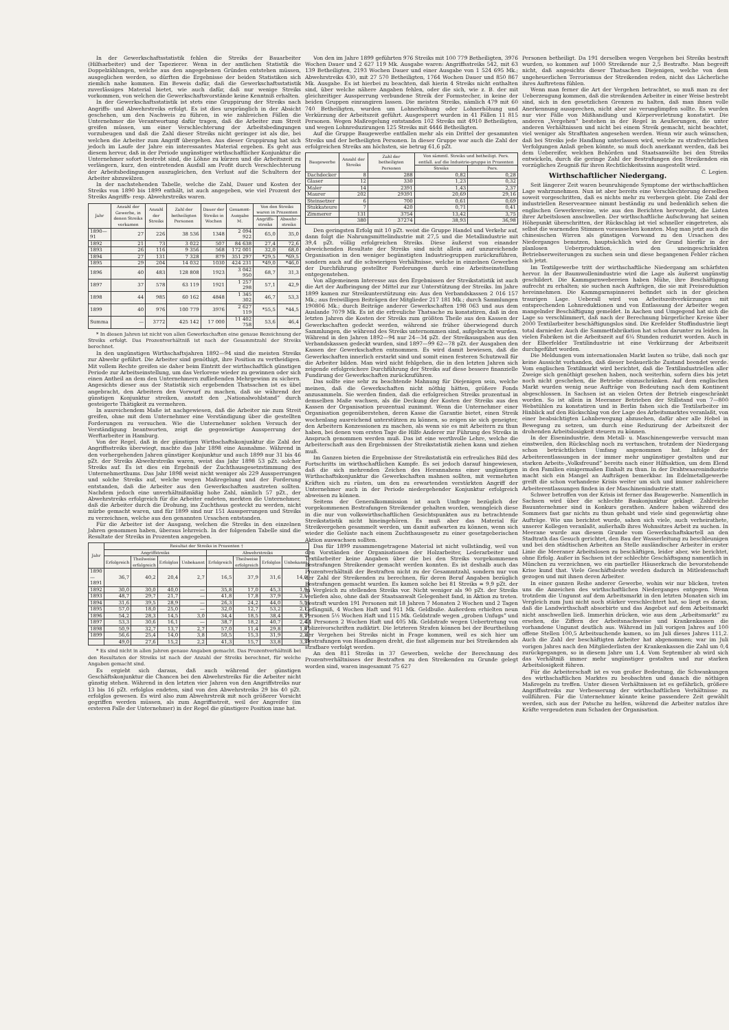In der Gewerkschaftsstatistik fehlen die Streiks der Bauarbeiter (Hilfsarbeiter) und der Tapezierer. Wenn in der amtlichen Statistik die Doppelzählungen, welche aus den angegebenen Gründen entstehen müssen, ausgeglichen werden, so dürften die Ergebnisse der beiden Statistiken sich ziemlich nahe kommen. Ein Beweis dafür, daß die Gewerkschaftsstatistik zuverlässiges Material bietet, wie auch dafür, daß nur wenige Streiks vorkommen, von welchen die Gewerkschaftsvorstände keine Kenntniß erhalten.
In der Gewerkschaftsstatistik ist stets eine Gruppirung der Streiks nach Angriffs- und Abwehrstreiks erfolgt. Es ist dies ursprünglich in der Absicht geschehen, um den Nachweis zu führen, in wie zahlreichen Fällen die Unternehmer die Verantwortung dafür tragen, daß die Arbeiter zum Streit greifen müssen, um einer Verschlechterung der Arbeitsbedingungen vorzubeugen und daß die Zahl dieser Streiks nicht geringer ist als die, bei welchen die Arbeiter zum Angriff übergehen. Aus dieser Gruppirung hat sich jedoch im Laufe der Jahre ein interessantes Material ergeben. Es geht aus diesem hervor, daß in der Periode ungünstiger wirthschaftlicher Konjunktur die Unternehmer sofort bestrebt sind, die Löhne zu kürzen und die Arbeitszeit zu verlängern, kurz, den eintretenden Ausfall am Profit durch Verschlechterung der Arbeitsbedingungen auszugleichen, den Verlust auf die Schultern der Arbeiter abzuwälzen.
In der nachstehenden Tabelle, welche die Zahl, Dauer und Kosten der Streiks von 1890 bis 1899 enthält, ist auch angegeben, wie viel Prozent der Streiks Angriffs- resp. Abwehrstreiks waren.
| Jahr | Anzahl der Gewerbe, in denen Streiks vorkamen | Anzahl der Streiks | Zahl der betheiligten Personen | Dauer der Streiks in Wochen | Gesammt-Ausgabe M. | Von den Streiks waren in Prozenten | |
| --- | --- | --- | --- | --- | --- | --- | --- |
| | | | | | | Angriffs-streiks | Abwehr-streiks |
| 1890—91 | 27 | 226 | 38 536 | 1348 | 2 094 922 | 65,0 | 35,0 |
| 1892 | 21 | 73 | 3 022 | 507 | 84 638 | 27,4 | 72,6 |
| 1893 | 26 | 116 | 9 356 | 568 | 172 001 | 32,0 | 68,0 |
| 1894 | 27 | 131 | 7 328 | 879 | 351 297 | *29,5 | *69,5 |
| 1895 | 29 | 204 | 14 032 | 1030 | 424 231 | *49,0 | *46,0 |
| 1896 | 40 | 483 | 128 808 | 1923 | 3 042 950 | 68,7 | 31,3 |
| 1897 | 37 | 578 | 63 119 | 1921 | 1 257 298 | 57,1 | 42,9 |
| 1898 | 44 | 985 | 60 162 | 4848 | 1 345 302 | 46,7 | 53,3 |
| 1899 | 40 | 976 | 100 779 | 3976 | 2 627 119 | *55,5 | *44,5 |
| Summa | — | 3772 | 425 142 | 17 000 | 11 402 758 | 53,6 | 46,4 |
* In diesen Jahren ist nicht von allen Gewerkschaften eine genaue Bezeichnung der Streiks erfolgt. Das Prozentverhältniß ist nach der Gesammtzahl der Streiks berechnet.
In den ungünstigen Wirthschaftsjahren 1892—94 sind die meisten Streiks zur Abwehr geführt. Die Arbeiter sind genöthigt, ihre Position zu vertheidigen. Mit vollem Rechte greifen sie daher beim Eintritt der wirthschaftlich günstigen Periode zur Arbeitseinstellung, um das Verlorene wieder zu gewinnen oder sich einen Antheil an dem den Unternehmern zufließenden Mehrgewinn zu sichern. Angesichts dieser aus der Statistik sich ergebenden Thatsachen ist es übel angebracht, den Arbeitern den Vorwurf zu machen, daß sie während der günstigen Konjunktur streiken, anstatt den „Nationalwohlstand“ durch gesteigerte Thätigkeit zu vermehren.
In ausreichendem Maße ist nachgewiesen, daß die Arbeiter nie zum Streit greifen, ohne mit dem Unternehmer eine Verständigung über die gestellten Forderungen zu versuchen. Wie die Unternehmer solchen Versuch der Verständigung beantworten, zeigt die gegenwärtige Aussperrung der Werftarbeiter in Hamburg.
Von der Regel, daß in der günstigen Wirthschaftskonjunktur die Zahl der Angriffsstreiks überwiegt, machte das Jahr 1898 eine Ausnahme. Während in den vorhergehenden Jahren günstiger Konjunktur und auch 1899 nur 31 bis 46 pZt. der Streiks Abwehrstreiks waren, weist das Jahr 1898 53 pZt. solcher Streiks auf. Es ist dies ein Ergebniß der Zuchthausgesetzstimmung des Unternehmerthums. Das Jahr 1898 weist nicht weniger als 229 Aussperrungen und solche Streiks auf, welche wegen Maßregelung und der Forderung entstanden, daß die Arbeiter aus den Gewerkschaften austreten sollten. Nachdem jedoch eine unverhältnißmäßig hohe Zahl, nämlich 57 pZt., der Abwehrstreiks erfolgreich für die Arbeiter endeten, merkten die Unternehmer, daß die Arbeiter durch die Drohung, ins Zuchthaus gesteckt zu werden, nicht mürbe gemacht waren, und für 1899 sind nur 151 Aussperrungen und Streiks zu verzeichnen, welche aus den genannten Ursachen entstanden.
Für die Arbeiter ist der Ausgang, welchen die Streiks in den einzelnen Jahren genommen haben, überaus lehrreich. In der folgenden Tabelle sind die Resultate der Streiks in Prozenten angegeben.
| Jahr | Resultat der Streiks in Prozenten † | | | | | | | |
| --- | --- | --- | --- | --- | --- | --- | --- | --- |
| | Angriffstreiks | | | | Abwehrstreiks | | | |
| | Erfolgreich | Theilweise erfolgreich | Erfolglos | Unbekannt | Erfolgreich | Theilweise erfolgreich | Erfolglos | Unbekannt |
| 1890—1891 | 36,7 | 40,2 | 20,4 | 2,7 | 16,5 | 37,9 | 31,6 | 14,0 |
| 1892 | 30,0 | 30,0 | 40,0 | — | 35,8 | 17,0 | 45,3 | 1,9 |
| 1893 | 48,7 | 29,7 | 21,7 | — | 41,8 | 17,8 | 37,9 | 2,5 |
| 1894 | 31,6 | 39,5 | 28,9 | — | 26,3 | 24,2 | 44,0 | 5,5 |
| 1895 | 57,0 | 18,0 | 25,0 | — | 32,0 | 12,7 | 53,2 | 2,1 |
| 1896 | 54,2 | 28,3 | 14,5 | 3,0 | 34,4 | 18,5 | 38,4 | 8,7 |
| 1897 | 53,3 | 30,6 | 16,1 | — | 38,7 | 18,2 | 40,7 | 2,4 |
| 1898 | 50,9 | 32,7 | 13,7 | 2,7 | 57,0 | 11,4 | 29,8 | 1,8 |
| 1899 | 56,6 | 25,4 | 14,0 | 3,8 | 50,5 | 15,3 | 31,9 | 2,3 |
| | 49,0 | 27,6 | 15,2 | 2,2 | 41,3 | 15,7 | 33,8 | 3,3 |
* Es sind nicht in allen Jahren genaue Angaben gemacht. Das Prozentverhältniß bei den Resultaten der Streiks ist nach der Anzahl der Streiks berechnet, für welche Angaben gemacht sind.
Es ergiebt sich daraus, daß auch während der günstigen Geschäftskonjunktur die Chancen bei den Abwehrstreiks für die Arbeiter nicht günstig stehen. Während in den letzten vier Jahren von den Angriffstreiks nur 13 bis 16 pZt. erfolglos endeten, sind von den Abwehrstreiks 29 bis 40 pZt. erfolglos gewesen. Es wird also zum Abwehrstreik mit noch größerer Vorsicht gegriffen werden müssen, als zum Angriffsstreit, weil der Angreifer (im ersteren Falle der Unternehmer) in der Regel die günstigere Position inne hat.
Von den im Jahre 1899 geführten 976 Streiks mit 100 779 Betheiligten, 3976 Wochen Dauer und 2 627 119 Mk. Ausgabe waren: Angriffsstreiks 542, mit 63 139 Betheiligten, 2193 Wochen Dauer und einer Ausgabe von 1 524 695 Mk.; Abwehrstreiks 430, mit 27 570 Betheiligten, 1764 Wochen Dauer und 850 867 Mk. Ausgabe. Es ist hierbei zu beachten, daß hierin 4 Streiks nicht enthalten sind, über welche nähere Angaben fehlen, oder die sich, wie z. B. der mit gleichzeitiger Aussperrung verbundene Streik der Formstecher, in keine der beiden Gruppen einrangiren lassen. Die meisten Streiks, nämlich 479 mit 60 740 Betheiligten, wurden um Lohnerhöhung oder Lohnerhöhung und Verkürzung der Arbeitszeit geführt. Ausgesperrt wurden in 41 Fällen 11 815 Personen. Wegen Maßregelung entstanden 102 Streiks mit 4910 Betheiligten, und wegen Lohnreduzirungen 125 Streiks mit 4446 Betheiligten.
Auf die Gruppe Baugewerbe entfallen mehr als ein Drittel der gesammten Streiks und der betheiligten Personen. In dieser Gruppe war auch die Zahl der erfolgreichen Streiks am höchsten, sie betrug 61,6 pZt.
| Baugewerbe | Anzahl der Streiks | Zahl der betheiligten Personen | Von sämmtl. Streiks und betheiligt. Pers. entfall. auf die Industrie-gruppe in Prozenten | |
| --- | --- | --- | --- | --- |
| | | | Streiks | Pers. |
| Dachdecker | 8 | 288 | 0,82 | 0,28 |
| Glaser | 12 | 330 | 1,23 | 0,32 |
| Maler | 14 | 2391 | 1,43 | 2,37 |
| Maurer | 202 | 29391 | 20,69 | 29,16 |
| Steinsetzer | 6 | 700 | 0,61 | 0,69 |
| Stukkateure | 7 | 420 | 0,71 | 0,41 |
| Zimmerer | 131 | 3754 | 13,42 | 3,75 |
| | 380 | 37274 | 38,93 | 36,98 |
Den geringsten Erfolg mit 10 pZt. weist die Gruppe Handel und Verkehr auf, dann folgt die Nahrungsmittelindustrie mit 27,5 und die Metallindustrie mit 39,4 pZt. völlig erfolgreichen Streiks. Diese äußerst von einander abweichenden Resultate der Streiks sind nicht allein auf unzureichende Organisation in den weniger begünstigten Industriegruppen zurückzuführen, sondern auch auf die schwierigen Verhältnisse, welche in einzelnen Gewerben der Durchführung gestellter Forderungen durch eine Arbeitseinstellung entgegenstehen.
Von allgemeinem Interesse aus den Ergebnissen der Streikstatistik ist auch die Art der Aufbringung der Mittel zur zur Unterstützung der Streiks. Im Jahre 1899 kamen zur Streikunterstützung ein: Aus den Verbandskassen 2 016 157 Mk.; aus freiwilligen Beiträgen der Mitglieder 217 181 Mk.; durch Sammlungen 190806 Mk.; durch Beiträge anderer Gewerkschaften 198 063 und aus dem Auslande 7079 Mk. Es ist die erfreuliche Thatsache zu konstatiren, daß in den letzten Jahren die Kosten der Streiks zum größten Theile aus den Kassen der Gewerkschaften gedeckt werden, während sie früher überwiegend durch Sammlungen, die während des Streiks unternommen sind, aufgebracht wurden. Während in den Jahren 1892—94 nur 24—34 pZt. der Streikausgaben aus den Verbandskassen gedeckt wurden, sind 1897—99 62—78 pZt. der Ausgaben den Kassen der Gewerkschaften entnommen. Es wird damit bewiesen, daß die Gewerkschaften innerlich erstarkt sind und somit einen festeren Schutzwall für die Arbeiter bilden. Man wird nicht fehlgehen, die in den letzten Jahren sich zeigende erfolgreichere Durchführung der Streiks auf diese bessere finanzielle Fundirung der Gewerkschaften zurückzuführen.
Das sollte eine sehr zu beachtende Mahnung für Diejenigen sein, welche meinen, daß die Gewerkschaften nicht nöthig hätten, größere Fonds anzusammeln. Sie werden finden, daß die erfolgreichen Streiks prozentual in demselben Maße wachsen, als die Deckung der Kosten der Streiks aus den Kassen der Organisation prozentual zunimmt. Wenn die Unternehmer einer Organisation gegenüberstehen, deren Kasse die Garantie bietet, einen Streik wochenlang ausreichend unterstützen zu können, so zeigen sie sich geneigter, den Arbeitern Konzessionen zu machen, als wenn sie es mit Arbeitern zu thun haben, bei denen vom ersten Tage die Hilfe Anderer zur Führung des Streiks in Anspruch genommen werden muß. Das ist eine werthvolle Lehre, welche die Arbeiterschaft aus den Ergebnissen der Streikstatistik ziehen kann und ziehen muß.
Im Ganzen bieten die Ergebnisse der Streikstatistik ein erfreuliches Bild des Fortschritts im wirthschaftlichen Kampfe. Es sei jedoch darauf hingewiesen, daß die sich mehrenden Zeichen des Herannahens einer ungünstigen Wirthschaftskonjunktur die Gewerkschaften mahnen sollten, mit vermehrten Kräften sich zu rüsten, um den zu erwartenden verstärkten Angriff der Unternehmer auch in der Periode niedergehender Konjunktur erfolgreich abweisen zu können.
Seitens der Generalkommission ist auch Umfrage bezüglich der vorgekommenen Bestrafungen Streikender gehalten worden, wenngleich diese in die nur von volkswirthschaftlichen Gesichtspunkten aus zu betrachtende Streikstatistik nicht hineingehören. Es muß aber das Material für Streikvergehen gesammelt werden, um damit aufwarten zu können, wenn sich wieder die Gelüste nach einem Zuchthausgesetz zu einer gesetzgeberischen Aktion auswachsen sollten.
Das für 1899 zusammengetragene Material ist nicht vollständig, weil von den Vorständen der Organisationen der Holzarbeiter, Lederarbeiter und Textilarbeiter keine Angaben über die bei den Streiks vorgekommenen Bestrafungen Streikender gemacht werden konnten. Es ist deshalb auch das Prozentverhältniß der Bestraften nicht zu der Gesammtzahl, sondern nur von der Zahl der Streikenden zu berechnen, für deren Beruf Angaben bezüglich Bestrafungen gemacht wurden. Es kamen solche bei 81 Streiks = 9,9 pZt. der in Vergleich zu stellenden Streiks vor. Nicht weniger als 90 pZt. der Streiks verliefen also, ohne daß der Staatsanwalt Gelegenheit fand, in Aktion zu treten. Bestraft wurden 191 Personen mit 18 Jahren 7 Monaten 2 Wochen und 2 Tagen Gefängniß, 4 Wochen Haft und 911 Mk. Geldbuße. Außerdem erhielten neun Personen 5½ Wochen Haft und 115 Mk. Geldstrafe wegen „groben Unfugs“ und 44 Personen 2 Wochen Haft und 405 Mk. Geldstrafe wegen Uebertretung von Polizeivorschriften zudiktirt. Die letzteren Strafen können bei der Beurtheilung der Vergehen bei Streiks nicht in Frage kommen, weil es sich hier um Bestrafungen von Handlungen dreht, die fast allgemein nur bei Streikenden als strafbare verfolgt werden.
An den 811 Streiks in 37 Gewerben, welche der Berechnung des Prozentverhältnisses der Bestraften zu den Streikenden zu Grunde gelegt worden sind, waren insgesammt 75 627
Personen betheiligt. Da 191 derselben wegen Vergehen bei Streiks bestraft wurden, so kommen auf 1000 Streikende nur 2,5 Bestrafte. Man begreift nicht, daß angesichts dieser Thatsachen Diejenigen, welche von dem ungeheuerlichen Terrorismus der Streikenden reden, nicht das Lächerliche ihres Auftretens fühlen.
Wenn man ferner die Art der Vergehen betrachtet, so muß man zu der Ueberzeugung kommen, daß die streikenden Arbeiter in einer Weise bestrebt sind, sich in den gesetzlichen Grenzen zu halten, daß man ihnen volle Anerkennung aussprechen, nicht aber sie verunglimpfen sollte. Es wurden nur vier Fälle von Mißhandlung und Körperverletzung konstatirt. Die anderen „Vergehen“ bestehen in der Regel in Aeußerungen, die unter anderen Verhältnissen und nicht bei einem Streik gemacht, nicht beachtet, viel weniger als Strafthaten angesehen werden. Wenn wir auch wünschen, daß bei Streiks jede Handlung unterlassen wird, welche zu strafrechtlichen Verfolgungen Anlaß geben könnte, so muß doch anerkannt werden, daß bei dem Uebereifer, welchen Behörden und Staatsanwälte bei den Streiks entwickeln, durch die geringe Zahl der Bestrafungen den Streikenden ein vorzügliches Zeugniß für ihren Rechtlichkeitssinn ausgestellt wird. C. Legien.
Wirthschaftlicher Niedergang.
Seit längerer Zeit waren beunruhigende Symptome der wirthschaftlichen Lage wahrzunehmen. Nun ist aber bereits eine Verschlechterung derselben soweit vorgeschritten, daß es nichts mehr zu verbergen giebt. Die Zahl der industriellen Reservearmee nimmt beständig zu und bedenklich sehen die englischen Gewerkvereine, wie aus den Berichten hervorgeht, die Listen ihrer Arbeitslosen anschwellen. Der wirthschaftliche Aufschwung hat seinen Höhepunkt überschritten, der Rückschlag ist viel schneller eingetreten, als selbst die warnenden Stimmen voraussehen konnten. Mag man jetzt auch die chinesischen Wirren als günstigen Vorwand zu den Ursachen des Niederganges benutzen, hauptsächlich wird der Grund hierfür in der planlosen Ueberproduktion, in den uneingeschränkten Betriebserweiterungen zu suchen sein und diese begangenen Fehler rächen sich jetzt.
Im Textilgewerbe tritt der wirthschaftliche Niedergang am schärfsten hervor. In der Baumwollenindustrie wird die Lage als äußerst ungünstig geschildert. Die Kammgarnwebereien haben Mühe, ihre Beschäftigung aufrecht zu erhalten; sie suchen nach Aufträgen, die sie mit Preisreduktion hereinnehmen. Die Kammgarnspinnerei befindet sich in der gleichen traurigen Lage. Ueberall wird von Arbeitszeitverkürzungen mit entsprechenden Lohnreduktionen und von Entlassung der Arbeiter wegen mangelnder Beschäftigung gemeldet. In Aachen und Umgegend hat sich die Lage so verschlimmert, daß nach der Berechnung bürgerlicher Kreise über 2000 Textilarbeiter beschäftigungslos sind. Die Krefelder Stoffindustrie liegt total darnieder. Auch die Sammetfabrikation hat schon darunter zu leiden. In vielen Fabriken ist die Arbeitszeit auf 6¼ Stunden reduzirt worden. Auch in der Elberfelder Textilindustrie ist eine Verkürzung der Arbeitszeit durchgeführt worden.
Die Meldungen vom internationalen Markt lauten so trübe, daß noch gar keine Aussicht vorhanden, daß dieser bedauerliche Zustand beendet werde. Vom englischen Textilmarkt wird berichtet, daß die Textilindustriellen aller Zweige sich genöthigt gesehen haben, noch weiterhin, sofern dies bis jetzt noch nicht geschehen, die Betriebe einzuschränken. Auf dem englischen Markt wurden wenig neue Aufträge von Bedeutung nach dem Kontinent abgeschlossen. In Sachsen ist an vielen Orten der Betrieb eingeschränkt worden. So ist allein in Meeraner Betrieben der Stillstand von 7—800 Webstühlen zu konstatiren und in Berlin fahen sich die Textilarbeiter im Hinblick auf den Rückschlag von der Lage des Arbeitsmarktes veranlaßt, von einer beabsichtigten Lohnbewegung abzusehen, dafür aber alle Hebel in Bewegung zu setzen, um durch eine Reduzirung der Arbeitszeit der drohenden Arbeitslosigkeit steuern zu können.
In der Eisenindustrie, dem Metall- u. Maschinengewerbe versucht man einstweilen, den Rückschlag noch zu vertuschen, trotzdem der Niedergang schon beträchtlichen Umfang angenommen hat. Infolge der Arbeiterentlassungen in der immer mehr ungünstiger gestalten und zur starken Arbeits-„Volksfreund“ bereits nach einer Hilfsaktion, um dem Elend in den Familien einigermaßen Einhalt zu thun. In der Drahtwaarenindustrie macht sich ein Mangel an Aufträgen bemerkbar. Im Edelmetallgewerbe greift die schon vorhandene Krisis weiter um sich und immer zahlreichere Arbeiterentlassungen finden in der Maschinenindustrie statt.
Schwer betroffen von der Krisis ist ferner das Baugewerbe. Namentlich in Sachsen wird über die schlechte Baukonjunktur geklagt. Zahlreiche Bauunternehmer sind in Konkurs gerathen. Andere haben während des Sommers fast gar nichts zu thun gehabt und viele sind gegenwärtig ohne Aufträge. Wie uns berichtet wurde, sahen sich viele, auch verheirathete, unserer Kollegen veranlaßt, außerhalb ihres Wohnsitzes Arbeit zu suchen. In Meerane wurde aus diesem Grunde vom Gewerkschaftskartell an den Stadtrath das Gesuch gerichtet, den Bau der Wasserleitung zu beschleunigen und bei den städtischen Arbeiten an Stelle ausländischer Arbeiter in erster Linie die Meeraner Arbeitslosen zu beschäftigen, leider aber, wie berichtet, ohne Erfolg. Außer in Sachsen ist der schlechte Geschäftsgang namentlich in München zu verzeichnen, wo ein partieller Häuserkrach die bevorstehende Krise kund that. Viele Geschäftsleute werden dadurch in Mitleidenschaft gezogen und mit ihnen deren Arbeiter.
In einer ganzen Reihe anderer Gewerbe, wohin wir nur blicken, treten uns die Anzeichen des wirthschaftlichen Niederganges entgegen. Wenn trotzdem die Ungunst auf dem Arbeitsmarkt in den letzten Monaten sich im Vergleich zum Juni nicht noch stärker verschlechtert hat, so liegt es daran, daß die Landwirthschaft absorbirte und das Angebot auf dem Arbeitsmarkt nicht anschwellen ließ. Immerhin drücken, wie aus dem „Arbeitsmarkt“ zu ersehen, die Ziffern der Arbeitsnachweise und Krankenkassen die vorhandene Ungunst deutlich aus. Während im Juli vorigen Jahres auf 100 offene Stellen 100,5 Arbeitsuchende kamen, so im Juli dieses Jahres 111,2. Auch die Zahl der beschäftigten Arbeiter hat abgenommen; war im Juli vorigen Jahres nach den Mitgliederlisten der Krankenkassen die Zahl um 0,4 zurückgegangen, so in diesem Jahre um 1,4. Vom September ab wird sich das Verhältniß immer mehr ungünstiger gestalten und zur starken Arbeitslosigkeit führen.
Für die Arbeiterschaft ist es von großer Bedeutung, die Schwankungen des wirthschaftlichen Marktes zu beobachten und danach die nöthigen Maßregeln zu treffen. Unter diesen Verhältnissen ist es gefährlich, größere Angriffsstreiks zur Verbesserung der wirthschaftlichen Verhältnisse zu vollführen. Für die Unternehmer könnte keine passendere Zeit gewählt werden, sich aus der Patsche zu helfen, während die Arbeiter nutzlos ihre Kräfte vergeudeten zum Schaden der Organisation.